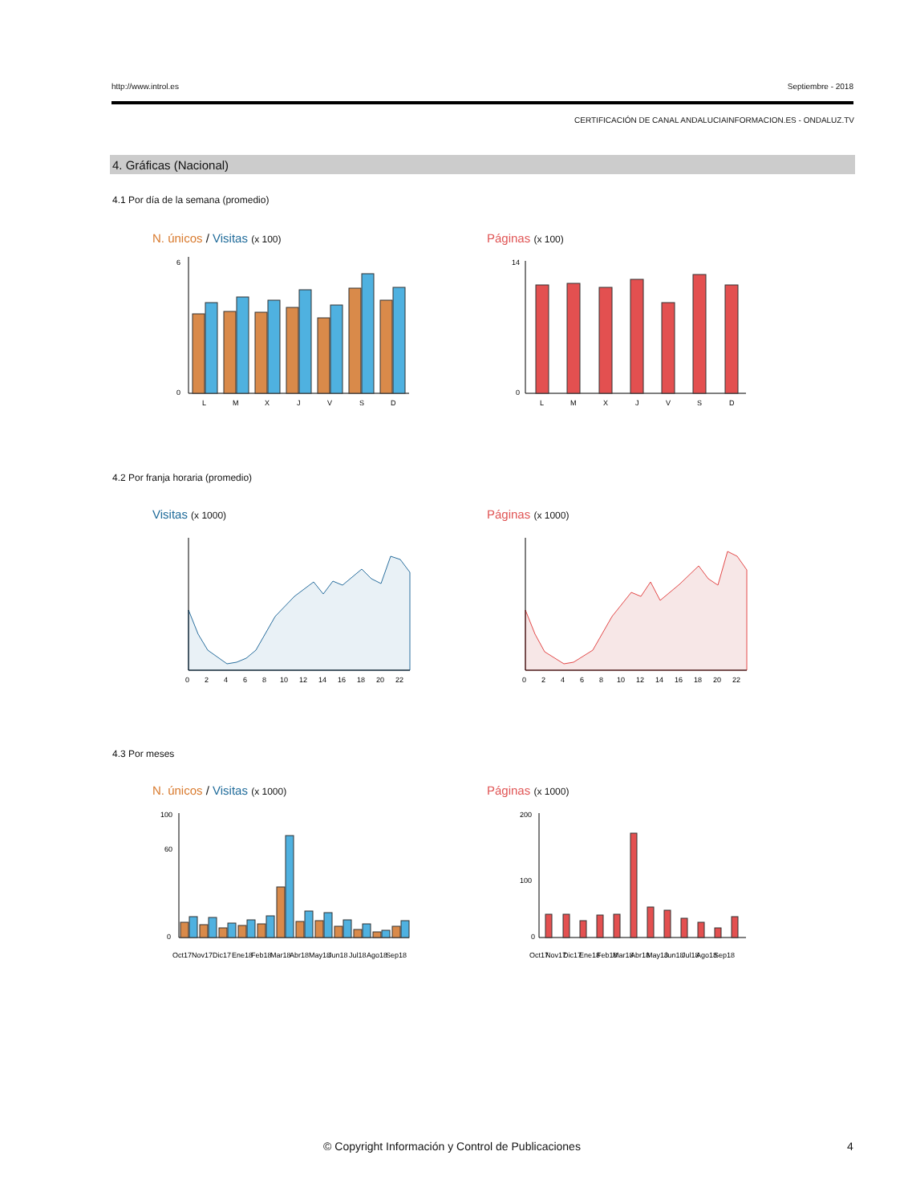http://www.introl.es Septiembre - 2018
CERTIFICACIÓN DE CANAL ANDALUCIAINFORMACION.ES - ONDALUZ.TV
4. Gráficas (Nacional)
4.1 Por día de la semana (promedio)
N. únicos / Visitas (x 100) Páginas (x 100)
6
0
L
M
X
J
V
S
D
14
0
L
M
X
J
V
S
D
4.2 Por franja horaria (promedio)
Visitas (x 1000) Páginas (x 1000)
0
2
4
6
8
10
12
14
16
18
20
22
0
2
4
6
8
10
12
14
16
18
20
22
4.3 Por meses
N. únicos / Visitas (x 1000) Páginas (x 1000)
100
60
0
Oct17
Nov17
Dic17
Ene18
Feb18
Mar18
Abr18
May18
Jun18
Jul18
Ago18
Sep18
200
100
0
Oct17
Nov17
Dic17
Ene18
Feb18
Mar18
Abr18
May18
Jun18
Jul18
Ago18
Sep18
© Copyright Información y Control de Publicaciones 4